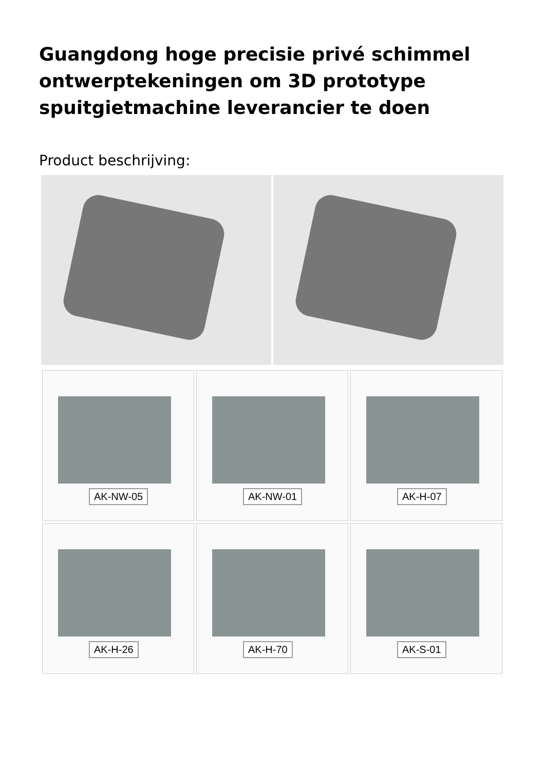Guangdong hoge precisie privé schimmel ontwerptekeningen om 3D prototype spuitgietmachine leverancier te doen
Product beschrijving:
AK-NW-05
AK-NW-01
AK-H-07
AK-H-26
AK-H-70
AK-S-01